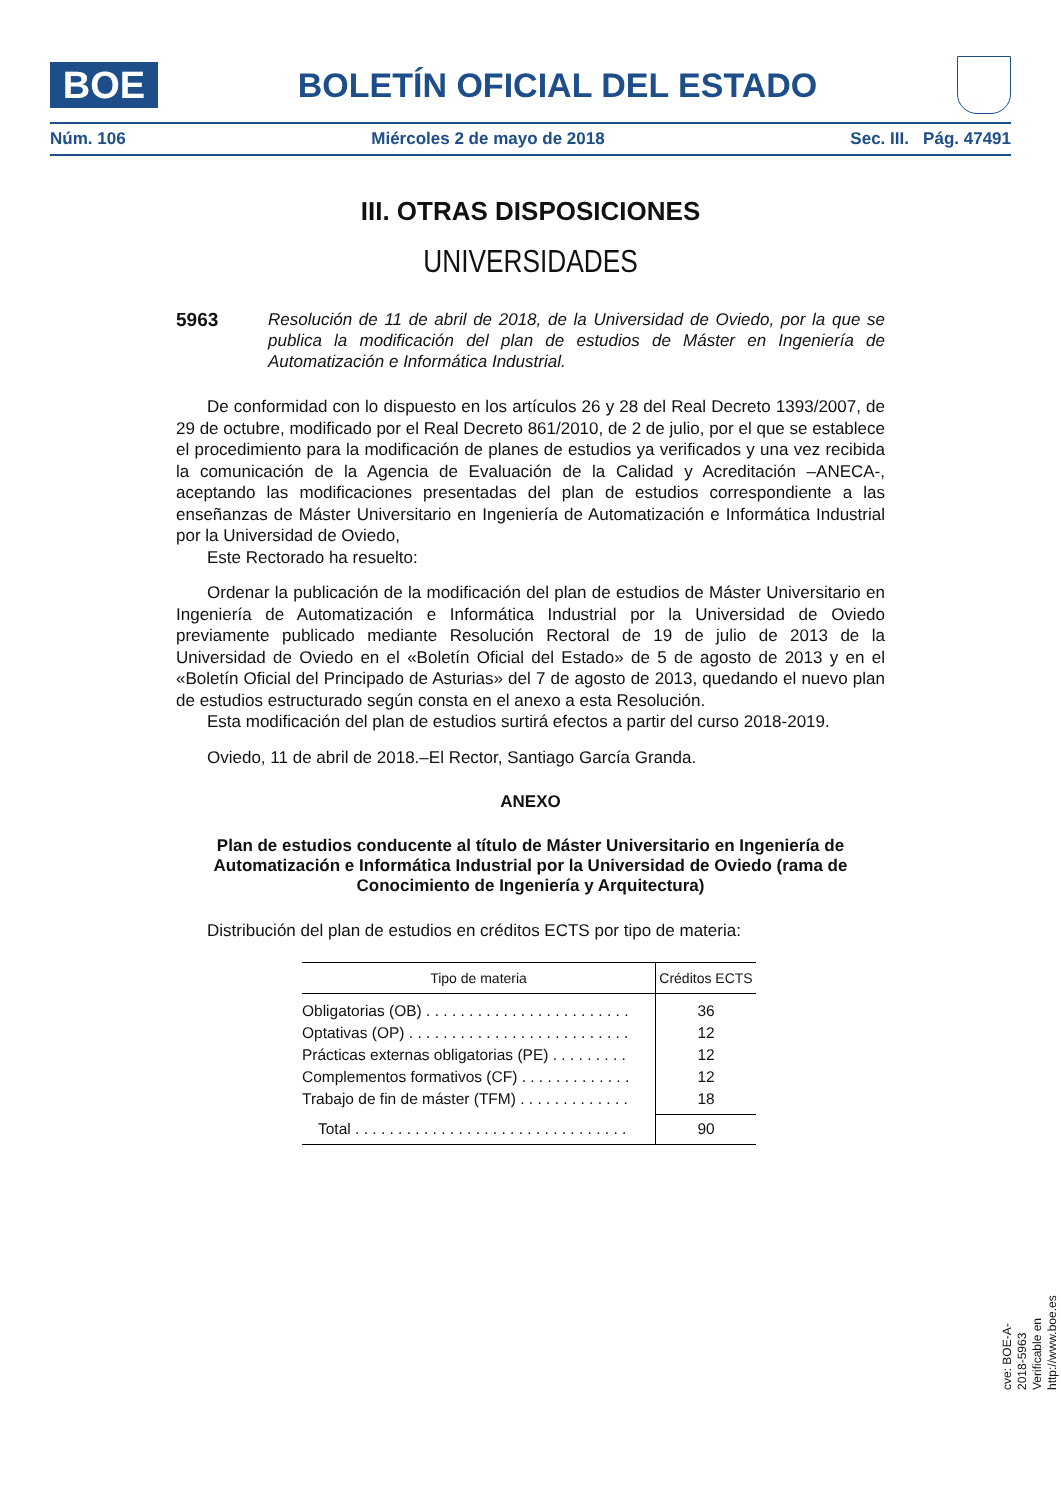BOE
BOLETÍN OFICIAL DEL ESTADO
Núm. 106 Miércoles 2 de mayo de 2018 Sec. III. Pág. 47491
III. OTRAS DISPOSICIONES
UNIVERSIDADES
5963 Resolución de 11 de abril de 2018, de la Universidad de Oviedo, por la que se publica la modificación del plan de estudios de Máster en Ingeniería de Automatización e Informática Industrial.
De conformidad con lo dispuesto en los artículos 26 y 28 del Real Decreto 1393/2007, de 29 de octubre, modificado por el Real Decreto 861/2010, de 2 de julio, por el que se establece el procedimiento para la modificación de planes de estudios ya verificados y una vez recibida la comunicación de la Agencia de Evaluación de la Calidad y Acreditación –ANECA-, aceptando las modificaciones presentadas del plan de estudios correspondiente a las enseñanzas de Máster Universitario en Ingeniería de Automatización e Informática Industrial por la Universidad de Oviedo,
Este Rectorado ha resuelto:
Ordenar la publicación de la modificación del plan de estudios de Máster Universitario en Ingeniería de Automatización e Informática Industrial por la Universidad de Oviedo previamente publicado mediante Resolución Rectoral de 19 de julio de 2013 de la Universidad de Oviedo en el «Boletín Oficial del Estado» de 5 de agosto de 2013 y en el «Boletín Oficial del Principado de Asturias» del 7 de agosto de 2013, quedando el nuevo plan de estudios estructurado según consta en el anexo a esta Resolución.
Esta modificación del plan de estudios surtirá efectos a partir del curso 2018-2019.
Oviedo, 11 de abril de 2018.–El Rector, Santiago García Granda.
ANEXO
Plan de estudios conducente al título de Máster Universitario en Ingeniería de Automatización e Informática Industrial por la Universidad de Oviedo (rama de Conocimiento de Ingeniería y Arquitectura)
Distribución del plan de estudios en créditos ECTS por tipo de materia:
| Tipo de materia | Créditos ECTS |
| --- | --- |
| Obligatorias (OB) . . . . . . . . . . . . . . . . . . . . . . . . | 36 |
| Optativas (OP) . . . . . . . . . . . . . . . . . . . . . . . . . . | 12 |
| Prácticas externas obligatorias (PE) . . . . . . . . . | 12 |
| Complementos formativos (CF) . . . . . . . . . . . . . | 12 |
| Trabajo de fin de máster (TFM) . . . . . . . . . . . . . | 18 |
| Total . . . . . . . . . . . . . . . . . . . . . . . . . . . . . . . . | 90 |
cve: BOE-A-2018-5963
Verificable en http://www.boe.es